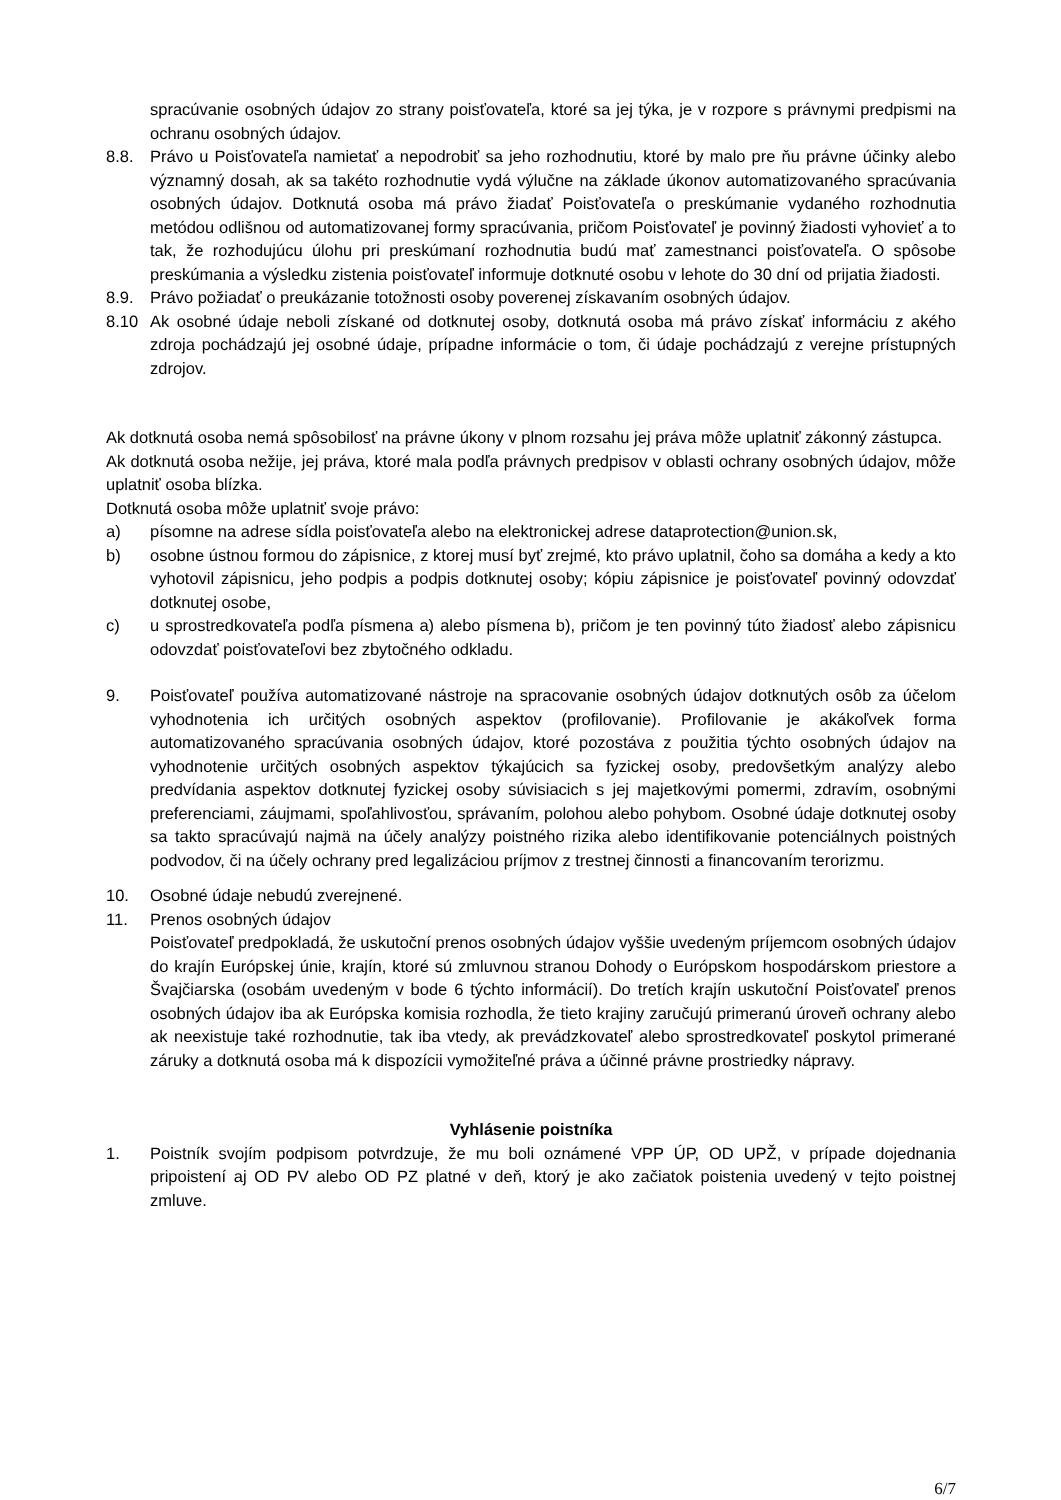spracúvanie osobných údajov zo strany poisťovateľa, ktoré sa jej týka, je v rozpore s právnymi predpismi na ochranu osobných údajov.
8.8. Právo u Poisťovateľa namietať a nepodrobiť sa jeho rozhodnutiu, ktoré by malo pre ňu právne účinky alebo významný dosah, ak sa takéto rozhodnutie vydá výlučne na základe úkonov automatizovaného spracúvania osobných údajov. Dotknutá osoba má právo žiadať Poisťovateľa o preskúmanie vydaného rozhodnutia metódou odlišnou od automatizovanej formy spracúvania, pričom Poisťovateľ je povinný žiadosti vyhovieť a to tak, že rozhodujúcu úlohu pri preskúmaní rozhodnutia budú mať zamestnanci poisťovateľa. O spôsobe preskúmania a výsledku zistenia poisťovateľ informuje dotknuté osobu v lehote do 30 dní od prijatia žiadosti.
8.9. Právo požiadať o preukázanie totožnosti osoby poverenej získavaním osobných údajov.
8.10 Ak osobné údaje neboli získané od dotknutej osoby, dotknutá osoba má právo získať informáciu z akého zdroja pochádzajú jej osobné údaje, prípadne informácie o tom, či údaje pochádzajú z verejne prístupných zdrojov.
Ak dotknutá osoba nemá spôsobilosť na právne úkony v plnom rozsahu jej práva môže uplatniť zákonný zástupca.
Ak dotknutá osoba nežije, jej práva, ktoré mala podľa právnych predpisov v oblasti ochrany osobných údajov, môže uplatniť osoba blízka.
Dotknutá osoba môže uplatniť svoje právo:
a) písomne na adrese sídla poisťovateľa alebo na elektronickej adrese dataprotection@union.sk,
b) osobne ústnou formou do zápisnice, z ktorej musí byť zrejmé, kto právo uplatnil, čoho sa domáha a kedy a kto vyhotovil zápisnicu, jeho podpis a podpis dotknutej osoby; kópiu zápisnice je poisťovateľ povinný odovzdať dotknutej osobe,
c) u sprostredkovateľa podľa písmena a) alebo písmena b), pričom je ten povinný túto žiadosť alebo zápisnicu odovzdať poisťovateľovi bez zbytočného odkladu.
9. Poisťovateľ používa automatizované nástroje na spracovanie osobných údajov dotknutých osôb za účelom vyhodnotenia ich určitých osobných aspektov (profilovanie). Profilovanie je akákoľvek forma automatizovaného spracúvania osobných údajov, ktoré pozostáva z použitia týchto osobných údajov na vyhodnotenie určitých osobných aspektov týkajúcich sa fyzickej osoby, predovšetkým analýzy alebo predvídania aspektov dotknutej fyzickej osoby súvisiacich s jej majetkovými pomermi, zdravím, osobnými preferenciami, záujmami, spoľahlivosťou, správaním, polohou alebo pohybom. Osobné údaje dotknutej osoby sa takto spracúvajú najmä na účely analýzy poistného rizika alebo identifikovanie potenciálnych poistných podvodov, či na účely ochrany pred legalizáciou príjmov z trestnej činnosti a financovaním terorizmu.
10. Osobné údaje nebudú zverejnené.
11. Prenos osobných údajov
Poisťovateľ predpokladá, že uskutoční prenos osobných údajov vyššie uvedeným príjemcom osobných údajov do krajín Európskej únie, krajín, ktoré sú zmluvnou stranou Dohody o Európskom hospodárskom priestore a Švajčiarska (osobám uvedeným v bode 6 týchto informácií). Do tretích krajín uskutoční Poisťovateľ prenos osobných údajov iba ak Európska komisia rozhodla, že tieto krajiny zaručujú primeranú úroveň ochrany alebo ak neexistuje také rozhodnutie, tak iba vtedy, ak prevádzkovateľ alebo sprostredkovateľ poskytol primerané záruky a dotknutá osoba má k dispozícii vymožiteľné práva a účinné právne prostriedky nápravy.
Vyhlásenie poistníka
1. Poistník svojím podpisom potvrdzuje, že mu boli oznámené VPP ÚP, OD UPŽ, v prípade dojednania pripoistení aj OD PV alebo OD PZ platné v deň, ktorý je ako začiatok poistenia uvedený v tejto poistnej zmluve.
6/7